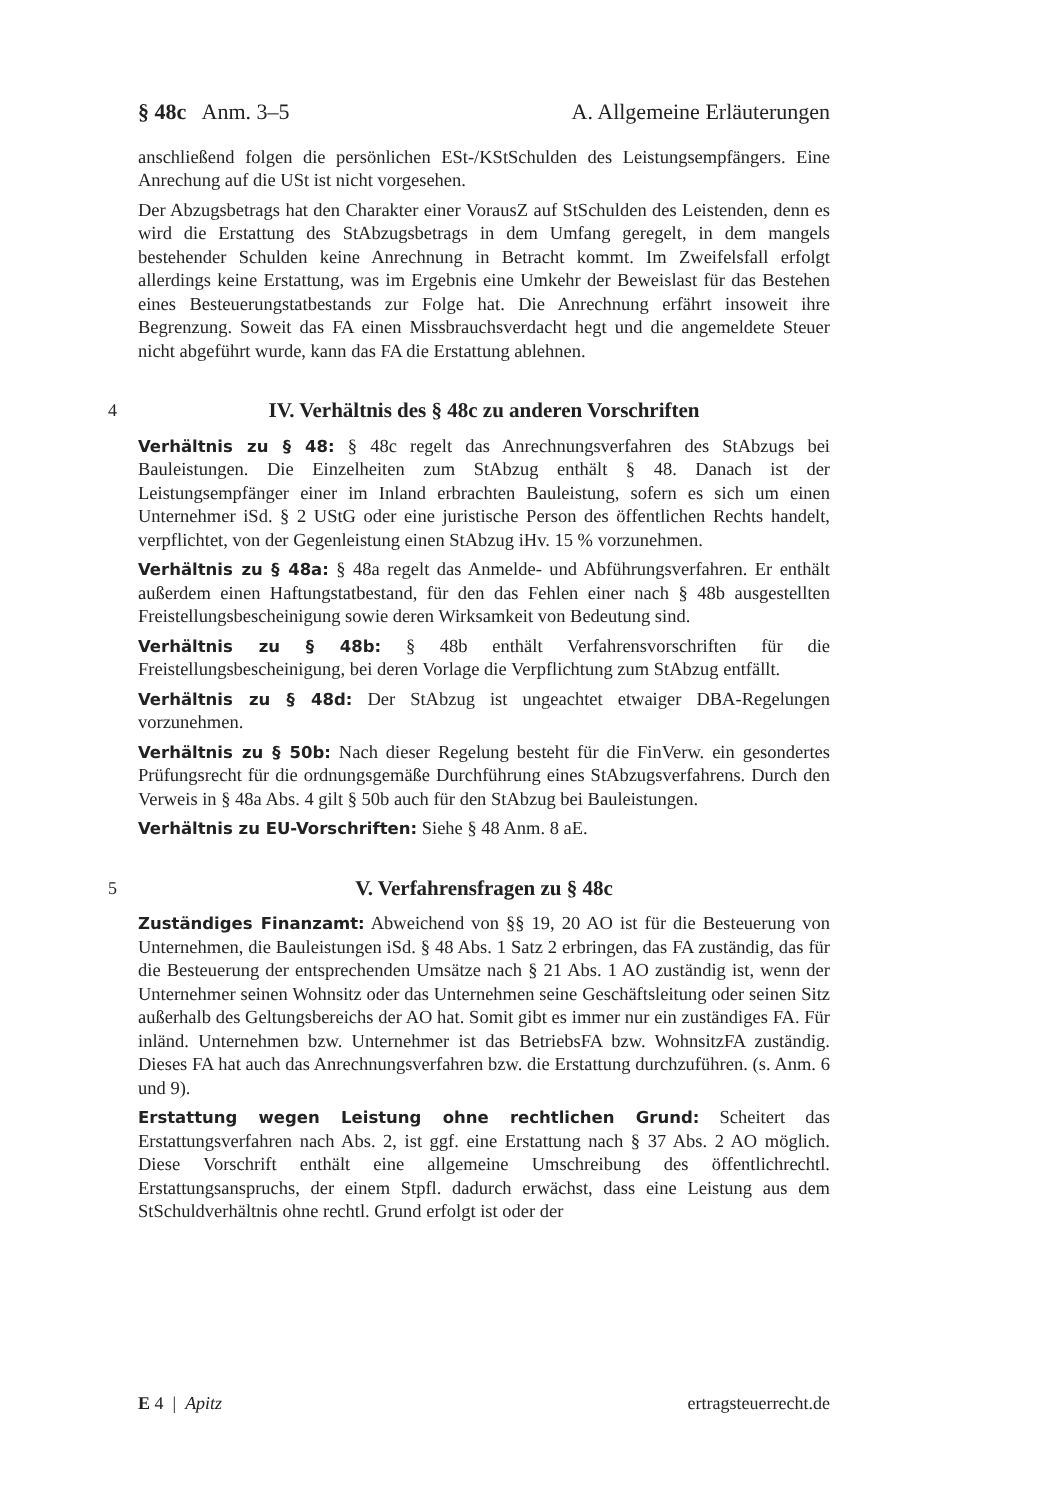§ 48c Anm. 3–5 A. Allgemeine Erläuterungen
anschließend folgen die persönlichen ESt-/KStSchulden des Leistungsempfängers. Eine Anrechung auf die USt ist nicht vorgesehen.
Der Abzugsbetrags hat den Charakter einer VorausZ auf StSchulden des Leistenden, denn es wird die Erstattung des StAbzugsbetrags in dem Umfang geregelt, in dem mangels bestehender Schulden keine Anrechnung in Betracht kommt. Im Zweifelsfall erfolgt allerdings keine Erstattung, was im Ergebnis eine Umkehr der Beweislast für das Bestehen eines Besteuerungstatbestands zur Folge hat. Die Anrechnung erfährt insoweit ihre Begrenzung. Soweit das FA einen Missbrauchsverdacht hegt und die angemeldete Steuer nicht abgeführt wurde, kann das FA die Erstattung ablehnen.
4 IV. Verhältnis des § 48c zu anderen Vorschriften
Verhältnis zu § 48: § 48c regelt das Anrechnungsverfahren des StAbzugs bei Bauleistungen. Die Einzelheiten zum StAbzug enthält § 48. Danach ist der Leistungsempfänger einer im Inland erbrachten Bauleistung, sofern es sich um einen Unternehmer iSd. § 2 UStG oder eine juristische Person des öffentlichen Rechts handelt, verpflichtet, von der Gegenleistung einen StAbzug iHv. 15 % vorzunehmen.
Verhältnis zu § 48a: § 48a regelt das Anmelde- und Abführungsverfahren. Er enthält außerdem einen Haftungstatbestand, für den das Fehlen einer nach § 48b ausgestellten Freistellungsbescheinigung sowie deren Wirksamkeit von Bedeutung sind.
Verhältnis zu § 48b: § 48b enthält Verfahrensvorschriften für die Freistellungsbescheinigung, bei deren Vorlage die Verpflichtung zum StAbzug entfällt.
Verhältnis zu § 48d: Der StAbzug ist ungeachtet etwaiger DBA-Regelungen vorzunehmen.
Verhältnis zu § 50b: Nach dieser Regelung besteht für die FinVerw. ein gesondertes Prüfungsrecht für die ordnungsgemäße Durchführung eines StAbzugsverfahrens. Durch den Verweis in § 48a Abs. 4 gilt § 50b auch für den StAbzug bei Bauleistungen.
Verhältnis zu EU-Vorschriften: Siehe § 48 Anm. 8 aE.
5 V. Verfahrensfragen zu § 48c
Zuständiges Finanzamt: Abweichend von §§ 19, 20 AO ist für die Besteuerung von Unternehmen, die Bauleistungen iSd. § 48 Abs. 1 Satz 2 erbringen, das FA zuständig, das für die Besteuerung der entsprechenden Umsätze nach § 21 Abs. 1 AO zuständig ist, wenn der Unternehmer seinen Wohnsitz oder das Unternehmen seine Geschäftsleitung oder seinen Sitz außerhalb des Geltungsbereichs der AO hat. Somit gibt es immer nur ein zuständiges FA. Für inländ. Unternehmen bzw. Unternehmer ist das BetriebsFA bzw. WohnsitzFA zuständig. Dieses FA hat auch das Anrechnungsverfahren bzw. die Erstattung durchzuführen. (s. Anm. 6 und 9).
Erstattung wegen Leistung ohne rechtlichen Grund: Scheitert das Erstattungsverfahren nach Abs. 2, ist ggf. eine Erstattung nach § 37 Abs. 2 AO möglich. Diese Vorschrift enthält eine allgemeine Umschreibung des öffentlichrechtl. Erstattungsanspruchs, der einem Stpfl. dadurch erwächst, dass eine Leistung aus dem StSchuldverhältnis ohne rechtl. Grund erfolgt ist oder der
E 4 | Apitz ertragsteuerrecht.de